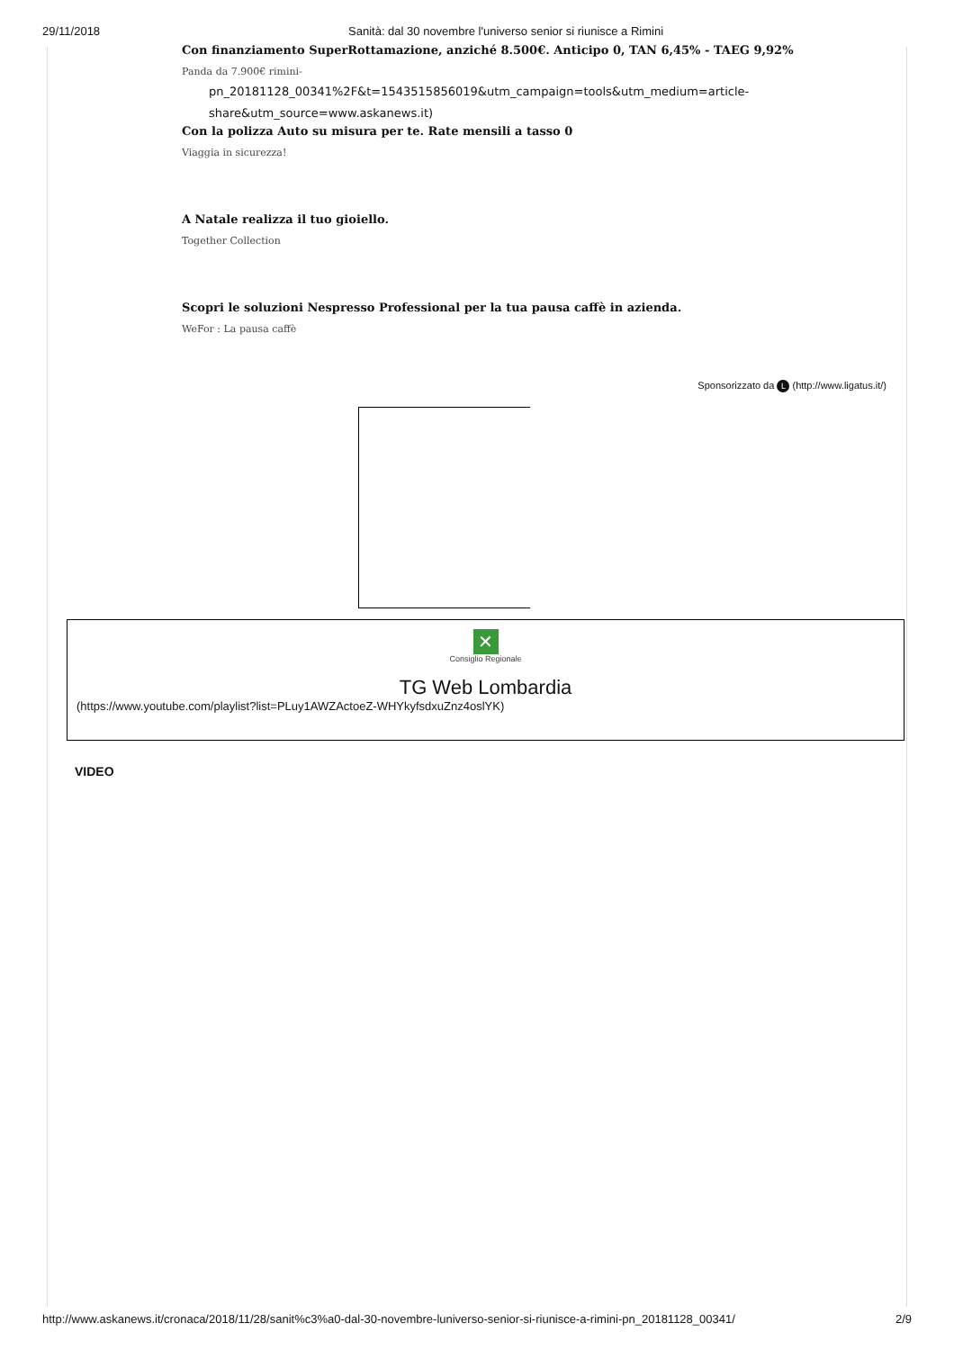29/11/2018 Sanità: dal 30 novembre l'universo senior si riunisce a Rimini
Con finanziamento SuperRottamazione, anziché 8.500€. Anticipo 0, TAN 6,45% - TAEG 9,92%
Panda da 7.900€ rimini-
pn_20181128_00341%2F&t=1543515856019&utm_campaign=tools&utm_medium=article-
share&utm_source=www.askanews.it)
Con la polizza Auto su misura per te. Rate mensili a tasso 0
Viaggia in sicurezza!
A Natale realizza il tuo gioiello.
Together Collection
Scopri le soluzioni Nespresso Professional per la tua pausa caffè in azienda.
WeFor : La pausa caffè
Sponsorizzato da L (http://www.ligatus.it/)
✕
Consiglio Regionale
TG Web Lombardia
(https://www.youtube.com/playlist?list=PLuy1AWZActoeZ-WHYkyfsdxuZnz4oslYK)
VIDEO
http://www.askanews.it/cronaca/2018/11/28/sanit%c3%a0-dal-30-novembre-luniverso-senior-si-riunisce-a-rimini-pn_20181128_00341/ 2/9